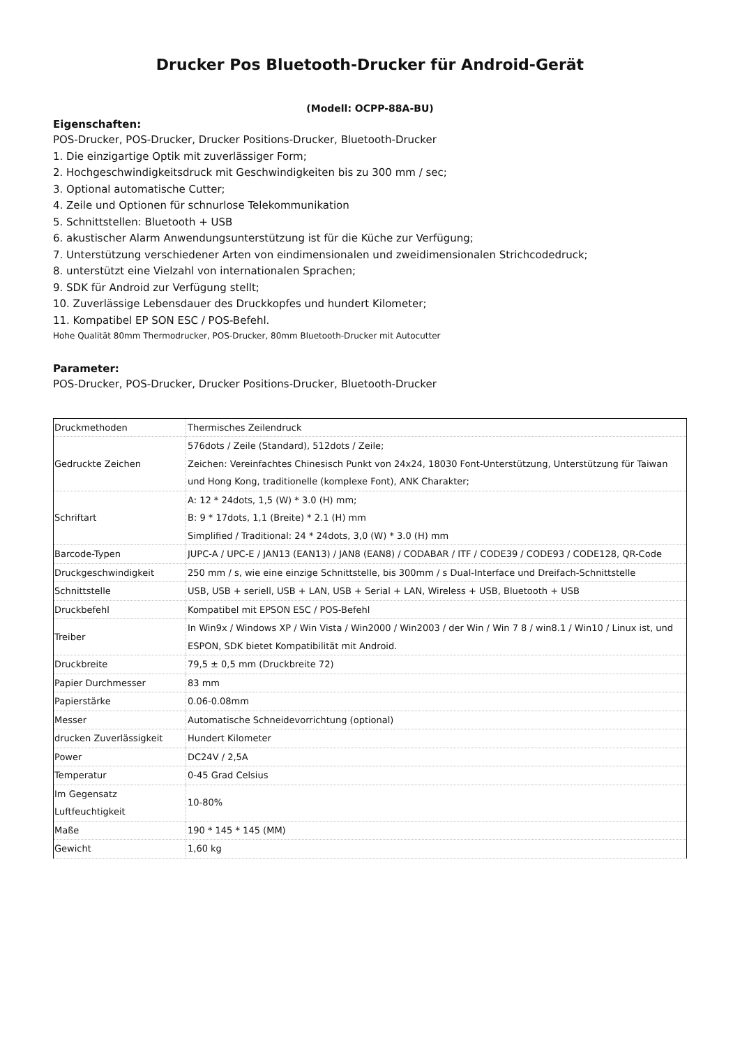Drucker Pos Bluetooth-Drucker für Android-Gerät
(Modell: OCPP-88A-BU)
Eigenschaften:
POS-Drucker, POS-Drucker, Drucker Positions-Drucker, Bluetooth-Drucker
1. Die einzigartige Optik mit zuverlässiger Form;
2. Hochgeschwindigkeitsdruck mit Geschwindigkeiten bis zu 300 mm / sec;
3. Optional automatische Cutter;
4. Zeile und Optionen für schnurlose Telekommunikation
5. Schnittstellen: Bluetooth + USB
6. akustischer Alarm Anwendungsunterstützung ist für die Küche zur Verfügung;
7. Unterstützung verschiedener Arten von eindimensionalen und zweidimensionalen Strichcodedruck;
8. unterstützt eine Vielzahl von internationalen Sprachen;
9. SDK für Android zur Verfügung stellt;
10. Zuverlässige Lebensdauer des Druckkopfes und hundert Kilometer;
11. Kompatibel EP SON ESC / POS-Befehl.
Hohe Qualität 80mm Thermodrucker, POS-Drucker, 80mm Bluetooth-Drucker mit Autocutter
Parameter:
POS-Drucker, POS-Drucker, Drucker Positions-Drucker, Bluetooth-Drucker
| Druckmethoden | Thermisches Zeilendruck |
| Gedruckte Zeichen | 576dots / Zeile (Standard), 512dots / Zeile; Zeichen: Vereinfachtes Chinesisch Punkt von 24x24, 18030 Font-Unterstützung, Unterstützung für Taiwan und Hong Kong, traditionelle (komplexe Font), ANK Charakter; |
| Schriftart | A: 12 * 24dots, 1,5 (W) * 3.0 (H) mm; B: 9 * 17dots, 1,1 (Breite) * 2.1 (H) mm Simplified / Traditional: 24 * 24dots, 3,0 (W) * 3.0 (H) mm |
| Barcode-Typen | JUPC-A / UPC-E / JAN13 (EAN13) / JAN8 (EAN8) / CODABAR / ITF / CODE39 / CODE93 / CODE128, QR-Code |
| Druckgeschwindigkeit | 250 mm / s, wie eine einzige Schnittstelle, bis 300mm / s Dual-Interface und Dreifach-Schnittstelle |
| Schnittstelle | USB, USB + seriell, USB + LAN, USB + Serial + LAN, Wireless + USB, Bluetooth + USB |
| Druckbefehl | Kompatibel mit EPSON ESC / POS-Befehl |
| Treiber | In Win9x / Windows XP / Win Vista / Win2000 / Win2003 / der Win / Win 7 8 / win8.1 / Win10 / Linux ist, und ESPON, SDK bietet Kompatibilität mit Android. |
| Druckbreite | 79,5 ± 0,5 mm (Druckbreite 72) |
| Papier Durchmesser | 83 mm |
| Papierstärke | 0.06-0.08mm |
| Messer | Automatische Schneidevorrichtung (optional) |
| drucken Zuverlässigkeit | Hundert Kilometer |
| Power | DC24V / 2,5A |
| Temperatur | 0-45 Grad Celsius |
| Im Gegensatz Luftfeuchtigkeit | 10-80% |
| Maße | 190 * 145 * 145 (MM) |
| Gewicht | 1,60 kg |